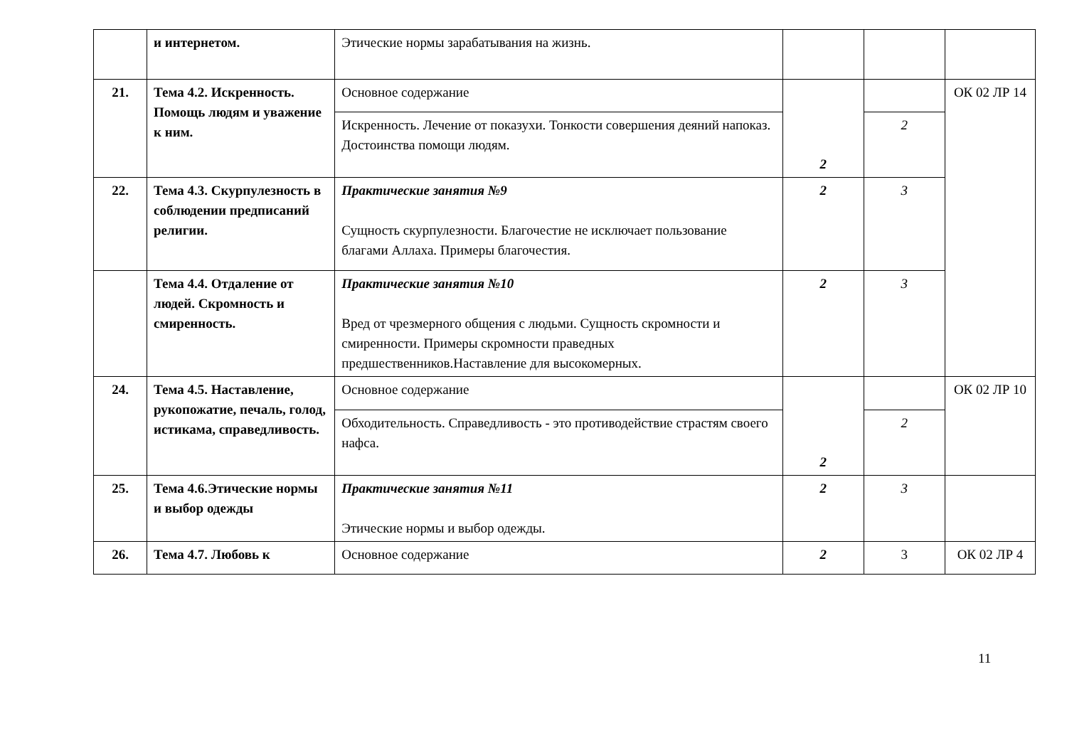| | и интернетом. | Этические нормы зарабатывания на жизнь. | | | |
| 21. | Тема 4.2. Искренность. Помощь людям и уважение к ним. | Основное содержание | 2 | | ОК 02 ЛР 14 |
| | | Искренность. Лечение от показухи. Тонкости совершения деяний напоказ. Достоинства помощи людям. | | 2 | |
| 22. | Тема 4.3. Скурпулезность в соблюдении предписаний религии. | Практические занятия №9 Сущность скурпулезности. Благочестие не исключает пользование благами Аллаха. Примеры благочестия. | 2 | 3 | |
| | Тема 4.4. Отдаление от людей. Скромность и смиренность. | Практические занятия №10 Вред от чрезмерного общения с людьми. Сущность скромности и смиренности. Примеры скромности праведных предшественников.Наставление для высокомерных. | 2 | 3 | |
| 24. | Тема 4.5. Наставление, рукопожатие, печаль, голод, истикама, справедливость. | Основное содержание | 2 | | ОК 02 ЛР 10 |
| | | Обходительность. Справедливость - это противодействие страстям своего нафса. | | 2 | |
| 25. | Тема 4.6.Этические нормы и выбор одежды | Практические занятия №11 Этические нормы и выбор одежды. | 2 | 3 | |
| 26. | Тема 4.7. Любовь к | Основное содержание | 2 | 3 | ОК 02 ЛР 4 |
11